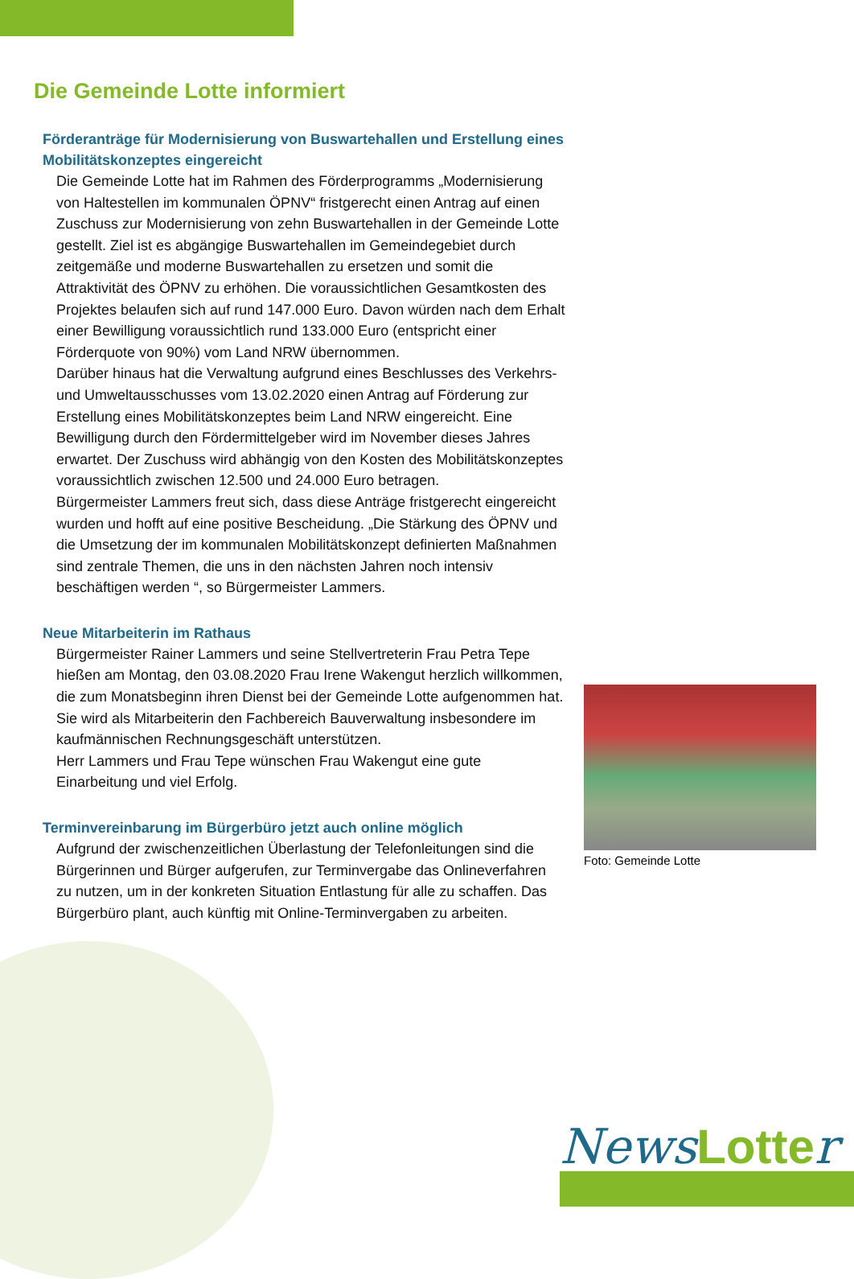Die Gemeinde Lotte informiert
Förderanträge für Modernisierung von Buswartehallen und Erstellung eines Mobilitätskonzeptes eingereicht
Die Gemeinde Lotte hat im Rahmen des Förderprogramms „Modernisierung von Haltestellen im kommunalen ÖPNV“ fristgerecht einen Antrag auf einen Zuschuss zur Modernisierung von zehn Buswartehallen in der Gemeinde Lotte gestellt. Ziel ist es abgängige Buswartehallen im Gemeindegebiet durch zeitgemäße und moderne Buswartehallen zu ersetzen und somit die Attraktivität des ÖPNV zu erhöhen. Die voraussichtlichen Gesamtkosten des Projektes belaufen sich auf rund 147.000 Euro. Davon würden nach dem Erhalt einer Bewilligung voraussichtlich rund 133.000 Euro (entspricht einer Förderquote von 90%) vom Land NRW übernommen.
Darüber hinaus hat die Verwaltung aufgrund eines Beschlusses des Verkehrs- und Umweltausschusses vom 13.02.2020 einen Antrag auf Förderung zur Erstellung eines Mobilitätskonzeptes beim Land NRW eingereicht. Eine Bewilligung durch den Fördermittelgeber wird im November dieses Jahres erwartet. Der Zuschuss wird abhängig von den Kosten des Mobilitätskonzeptes voraussichtlich zwischen 12.500 und 24.000 Euro betragen.
Bürgermeister Lammers freut sich, dass diese Anträge fristgerecht eingereicht wurden und hofft auf eine positive Bescheidung. „Die Stärkung des ÖPNV und die Umsetzung der im kommunalen Mobilitätskonzept definierten Maßnahmen sind zentrale Themen, die uns in den nächsten Jahren noch intensiv beschäftigen werden “, so Bürgermeister Lammers.
Neue Mitarbeiterin im Rathaus
Bürgermeister Rainer Lammers und seine Stellvertreterin Frau Petra Tepe hießen am Montag, den 03.08.2020 Frau Irene Wakengut herzlich willkommen, die zum Monatsbeginn ihren Dienst bei der Gemeinde Lotte aufgenommen hat. Sie wird als Mitarbeiterin den Fachbereich Bauverwaltung insbesondere im kaufmännischen Rechnungsgeschäft unterstützen.
Herr Lammers und Frau Tepe wünschen Frau Wakengut eine gute Einarbeitung und viel Erfolg.
Terminvereinbarung im Bürgerbüro jetzt auch online möglich
Aufgrund der zwischenzeitlichen Überlastung der Telefonleitungen sind die Bürgerinnen und Bürger aufgerufen, zur Terminvergabe das Onlineverfahren zu nutzen, um in der konkreten Situation Entlastung für alle zu schaffen. Das Bürgerbüro plant, auch künftig mit Online-Terminvergaben zu arbeiten.
Foto: Gemeinde Lotte
News Lotte r